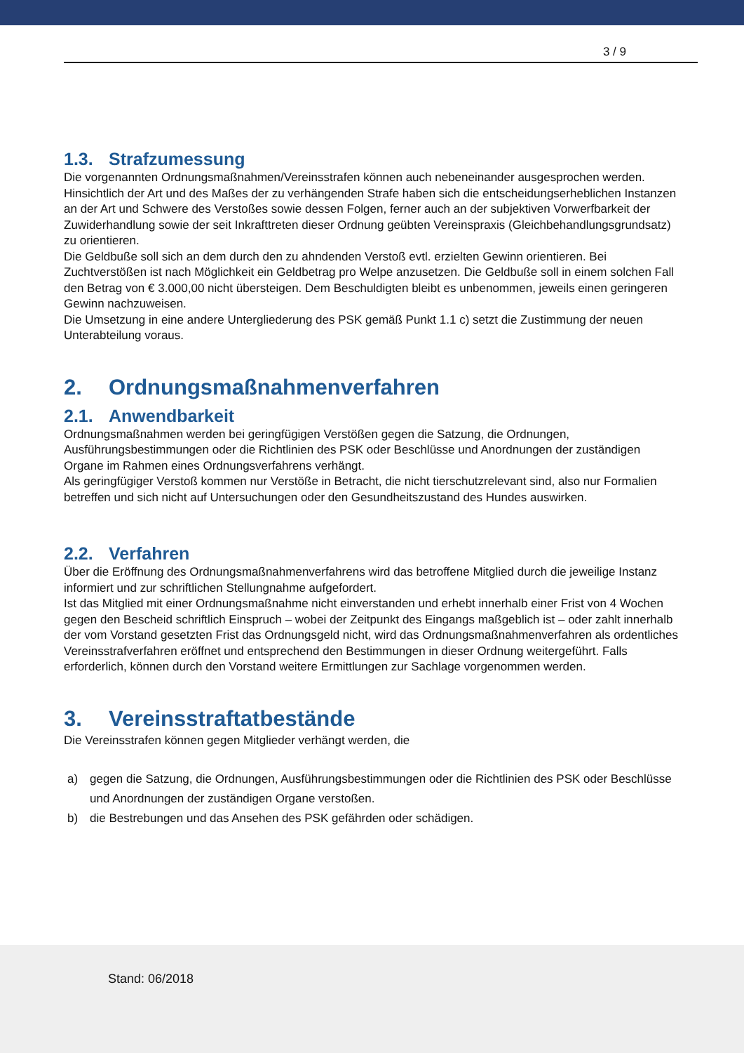3 / 9
1.3. Strafzumessung
Die vorgenannten Ordnungsmaßnahmen/Vereinsstrafen können auch nebeneinander ausgesprochen werden.
Hinsichtlich der Art und des Maßes der zu verhängenden Strafe haben sich die entscheidungserheblichen Instanzen an der Art und Schwere des Verstoßes sowie dessen Folgen, ferner auch an der subjektiven Vorwerfbarkeit der Zuwiderhandlung sowie der seit Inkrafttreten dieser Ordnung geübten Vereinspraxis (Gleichbehandlungsgrundsatz) zu orientieren.
Die Geldbuße soll sich an dem durch den zu ahndenden Verstoß evtl. erzielten Gewinn orientieren. Bei Zuchtverstößen ist nach Möglichkeit ein Geldbetrag pro Welpe anzusetzen. Die Geldbuße soll in einem solchen Fall den Betrag von € 3.000,00 nicht übersteigen. Dem Beschuldigten bleibt es unbenommen, jeweils einen geringeren Gewinn nachzuweisen.
Die Umsetzung in eine andere Untergliederung des PSK gemäß Punkt 1.1 c) setzt die Zustimmung der neuen Unterabteilung voraus.
2. Ordnungsmaßnahmenverfahren
2.1. Anwendbarkeit
Ordnungsmaßnahmen werden bei geringfügigen Verstößen gegen die Satzung, die Ordnungen, Ausführungsbestimmungen oder die Richtlinien des PSK oder Beschlüsse und Anordnungen der zuständigen Organe im Rahmen eines Ordnungsverfahrens verhängt.
Als geringfügiger Verstoß kommen nur Verstöße in Betracht, die nicht tierschutzrelevant sind, also nur Formalien betreffen und sich nicht auf Untersuchungen oder den Gesundheitszustand des Hundes auswirken.
2.2. Verfahren
Über die Eröffnung des Ordnungsmaßnahmenverfahrens wird das betroffene Mitglied durch die jeweilige Instanz informiert und zur schriftlichen Stellungnahme aufgefordert.
Ist das Mitglied mit einer Ordnungsmaßnahme nicht einverstanden und erhebt innerhalb einer Frist von 4 Wochen gegen den Bescheid schriftlich Einspruch – wobei der Zeitpunkt des Eingangs maßgeblich ist – oder zahlt innerhalb der vom Vorstand gesetzten Frist das Ordnungsgeld nicht, wird das Ordnungsmaßnahmenverfahren als ordentliches Vereinsstrafverfahren eröffnet und entsprechend den Bestimmungen in dieser Ordnung weitergeführt. Falls erforderlich, können durch den Vorstand weitere Ermittlungen zur Sachlage vorgenommen werden.
3. Vereinsstraftatbestände
Die Vereinsstrafen können gegen Mitglieder verhängt werden, die
a) gegen die Satzung, die Ordnungen, Ausführungsbestimmungen oder die Richtlinien des PSK oder Beschlüsse und Anordnungen der zuständigen Organe verstoßen.
b) die Bestrebungen und das Ansehen des PSK gefährden oder schädigen.
Stand: 06/2018